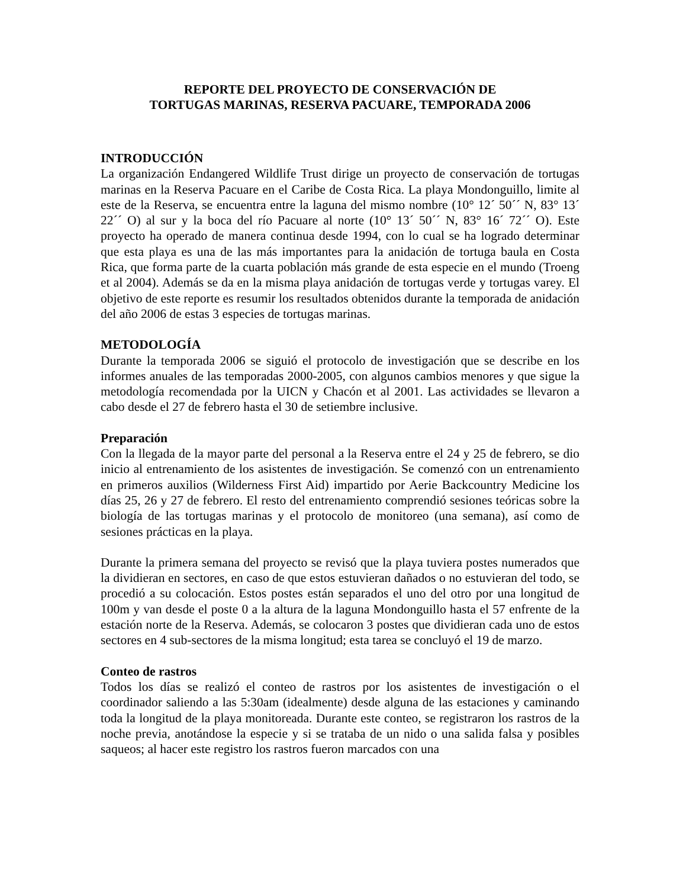REPORTE DEL PROYECTO DE CONSERVACIÓN DE
TORTUGAS MARINAS, RESERVA PACUARE, TEMPORADA 2006
INTRODUCCIÓN
La organización Endangered Wildlife Trust dirige un proyecto de conservación de tortugas marinas en la Reserva Pacuare en el Caribe de Costa Rica. La playa Mondonguillo, limite al este de la Reserva, se encuentra entre la laguna del mismo nombre (10° 12´ 50´´ N, 83° 13´ 22´´ O) al sur y la boca del río Pacuare al norte (10° 13´ 50´´ N, 83° 16´ 72´´ O). Este proyecto ha operado de manera continua desde 1994, con lo cual se ha logrado determinar que esta playa es una de las más importantes para la anidación de tortuga baula en Costa Rica, que forma parte de la cuarta población más grande de esta especie en el mundo (Troeng et al 2004). Además se da en la misma playa anidación de tortugas verde y tortugas varey. El objetivo de este reporte es resumir los resultados obtenidos durante la temporada de anidación del año 2006 de estas 3 especies de tortugas marinas.
METODOLOGÍA
Durante la temporada 2006 se siguió el protocolo de investigación que se describe en los informes anuales de las temporadas 2000-2005, con algunos cambios menores y que sigue la metodología recomendada por la UICN y Chacón et al 2001. Las actividades se llevaron a cabo desde el 27 de febrero hasta el 30 de setiembre inclusive.
Preparación
Con la llegada de la mayor parte del personal a la Reserva entre el 24 y 25 de febrero, se dio inicio al entrenamiento de los asistentes de investigación. Se comenzó con un entrenamiento en primeros auxilios (Wilderness First Aid) impartido por Aerie Backcountry Medicine los días 25, 26 y 27 de febrero. El resto del entrenamiento comprendió sesiones teóricas sobre la biología de las tortugas marinas y el protocolo de monitoreo (una semana), así como de sesiones prácticas en la playa.
Durante la primera semana del proyecto se revisó que la playa tuviera postes numerados que la dividieran en sectores, en caso de que estos estuvieran dañados o no estuvieran del todo, se procedió a su colocación. Estos postes están separados el uno del otro por una longitud de 100m y van desde el poste 0 a la altura de la laguna Mondonguillo hasta el 57 enfrente de la estación norte de la Reserva. Además, se colocaron 3 postes que dividieran cada uno de estos sectores en 4 sub-sectores de la misma longitud; esta tarea se concluyó el 19 de marzo.
Conteo de rastros
Todos los días se realizó el conteo de rastros por los asistentes de investigación o el coordinador saliendo a las 5:30am (idealmente) desde alguna de las estaciones y caminando toda la longitud de la playa monitoreada. Durante este conteo, se registraron los rastros de la noche previa, anotándose la especie y si se trataba de un nido o una salida falsa y posibles saqueos; al hacer este registro los rastros fueron marcados con una